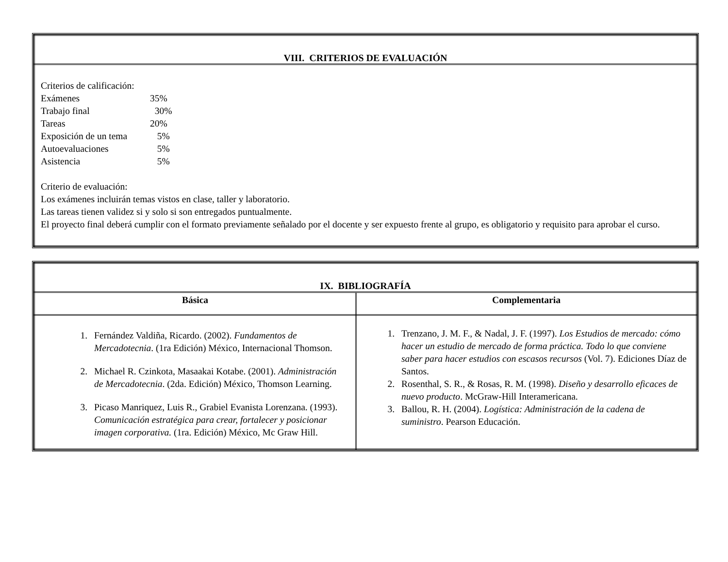| VIII. CRITERIOS DE EVALUACIÓN |
| --- |
| Criterios de calificación: Exámenes 35% Trabajo final 30% Tareas 20% Exposición de un tema 5% Autoevaluaciones 5% Asistencia 5% Criterio de evaluación: Los exámenes incluirán temas vistos en clase, taller y laboratorio. Las tareas tienen validez si y solo si son entregados puntualmente. El proyecto final deberá cumplir con el formato previamente señalado por el docente y ser expuesto frente al grupo, es obligatorio y requisito para aprobar el curso. |
| IX. BIBLIOGRAFÍA | |
| --- | --- |
| Básica | Complementaria |
| 1. Fernández Valdiña, Ricardo. (2002). Fundamentos de Mercadotecnia . (1ra Edición) México, Internacional Thomson. 2. Michael R. Czinkota, Masaakai Kotabe. (2001). Administración de Mercadotecnia . (2da. Edición) México, Thomson Learning. 3. Picaso Manriquez, Luis R., Grabiel Evanista Lorenzana. (1993). Comunicación estratégica para crear, fortalecer y posicionar imagen corporativa. (1ra. Edición) México, Mc Graw Hill. | 1. Trenzano, J. M. F., & Nadal, J. F. (1997). Los Estudios de mercado: cómo hacer un estudio de mercado de forma práctica. Todo lo que conviene saber para hacer estudios con escasos recursos (Vol. 7). Ediciones Díaz de Santos. 2. Rosenthal, S. R., & Rosas, R. M. (1998). Diseño y desarrollo eficaces de nuevo producto . McGraw-Hill Interamericana. 3. Ballou, R. H. (2004). Logística: Administración de la cadena de suministro . Pearson Educación. |